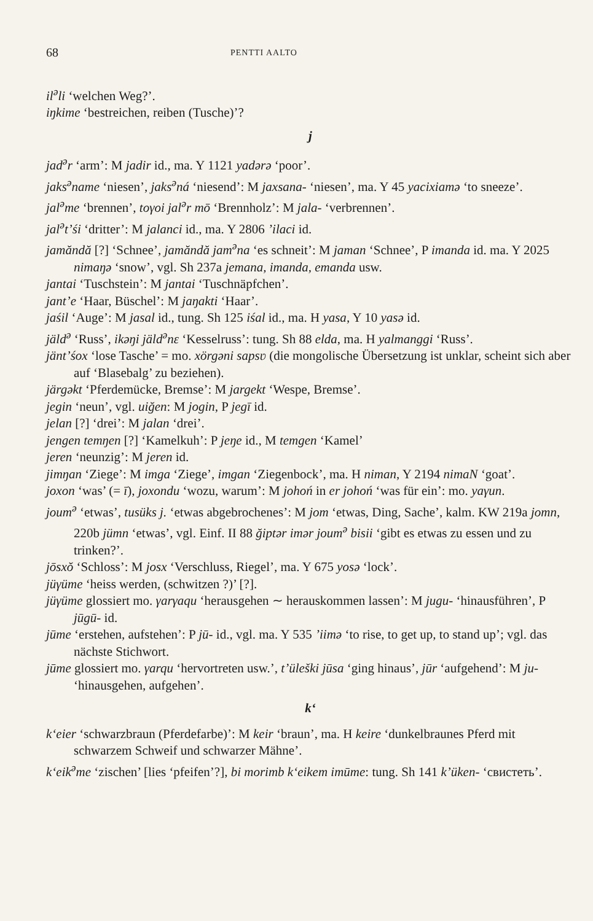68 PENTTI AALTO
il<sup>ə</sup>li ‘welchen Weg?’.
iŋkime ‘bestreichen, reiben (Tusche)’?
j
jad<sup>ə</sup>r ‘arm’: M jadir id., ma. Y 1121 yadərə ‘poor’.
jaks<sup>ə</sup>name ‘niesen’, jaks<sup>ə</sup>ná ‘niesend’: M jaxsana- ‘niesen’, ma. Y 45 yacixiamə ‘to sneeze’.
jal<sup>ə</sup>me ‘brennen’, toγoi jal<sup>ə</sup>r mō ‘Brennholz’: M jala- ‘verbrennen’.
jal<sup>ə</sup>t’śi ‘dritter’: M jalanci id., ma. Y 2806 ’ilaci id.
jamăndă [?] ‘Schnee’, jamăndă jam<sup>ə</sup>na ‘es schneit’: M jaman ‘Schnee’, P imanda id. ma. Y 2025 nimaŋə ‘snow’, vgl. Sh 237a jemana, imanda, emanda usw.
jantai ‘Tuschstein’: M jantai ‘Tuschnäpfchen’.
jant’e ‘Haar, Büschel’: M jaŋakti ‘Haar’.
jaśil ‘Auge’: M jasal id., tung. Sh 125 iśal id., ma. H yasa, Y 10 yasə id.
jäld<sup>ə</sup> ‘Russ’, ikəŋi jäld<sup>ə</sup>nε ‘Kesselruss’: tung. Sh 88 elda, ma. H yalmanggi ‘Russ’.
jänt’śox ‘lose Tasche’ = mo. xörgəni sapsʋ (die mongolische Übersetzung ist unklar, scheint sich aber auf ‘Blasebalg’ zu beziehen).
järgəkt ‘Pferdemücke, Bremse’: M jargekt ‘Wespe, Bremse’.
jegin ‘neun’, vgl. uiğen: M jogin, P jegī id.
jelan [?] ‘drei’: M jalan ‘drei’.
jengen temŋen [?] ‘Kamelkuh’: P jeŋe id., M temgen ‘Kamel’
jeren ‘neunzig’: M jeren id.
jimŋan ‘Ziege’: M imga ‘Ziege’, imgan ‘Ziegenbock’, ma. H niman, Y 2194 nimaN ‘goat’.
joxon ‘was’ (= ī), joxondu ‘wozu, warum’: M johoń in er johoń ‘was für ein’: mo. yaγun.
joum<sup>ə</sup> ‘etwas’, tusüks j. ‘etwas abgebrochenes’: M jom ‘etwas, Ding, Sache’, kalm. KW 219a jomn, 220b jümn ‘etwas’, vgl. Einf. II 88 ğiptər imər joum<sup>ə</sup> bisii ‘gibt es etwas zu essen und zu trinken?’.
jōsxŏ ‘Schloss’: M josx ‘Verschluss, Riegel’, ma. Y 675 yosə ‘lock’.
jüγüme ‘heiss werden, (schwitzen ?)’ [?].
jüγüme glossiert mo. γarγaqu ‘herausgehen ∼ herauskommen lassen’: M jugu- ‘hinausführen’, P jūgū- id.
jūme ‘erstehen, aufstehen’: P jū- id., vgl. ma. Y 535 ’iimə ‘to rise, to get up, to stand up’; vgl. das nächste Stichwort.
jūme glossiert mo. γarqu ‘hervortreten usw.’, t’üleški jūsa ‘ging hinaus’, jūr ‘aufgehend’: M ju- ‘hinausgehen, aufgehen’.
k‘
k‘eier ‘schwarzbraun (Pferdefarbe)’: M keir ‘braun’, ma. H keire ‘dunkelbraunes Pferd mit schwarzem Schweif und schwarzer Mähne’.
k‘eik<sup>ə</sup>me ‘zischen’ [lies ‘pfeifen’?], bi morimb k‘eikem imūme: tung. Sh 141 k’üken- ‘свистеть’.